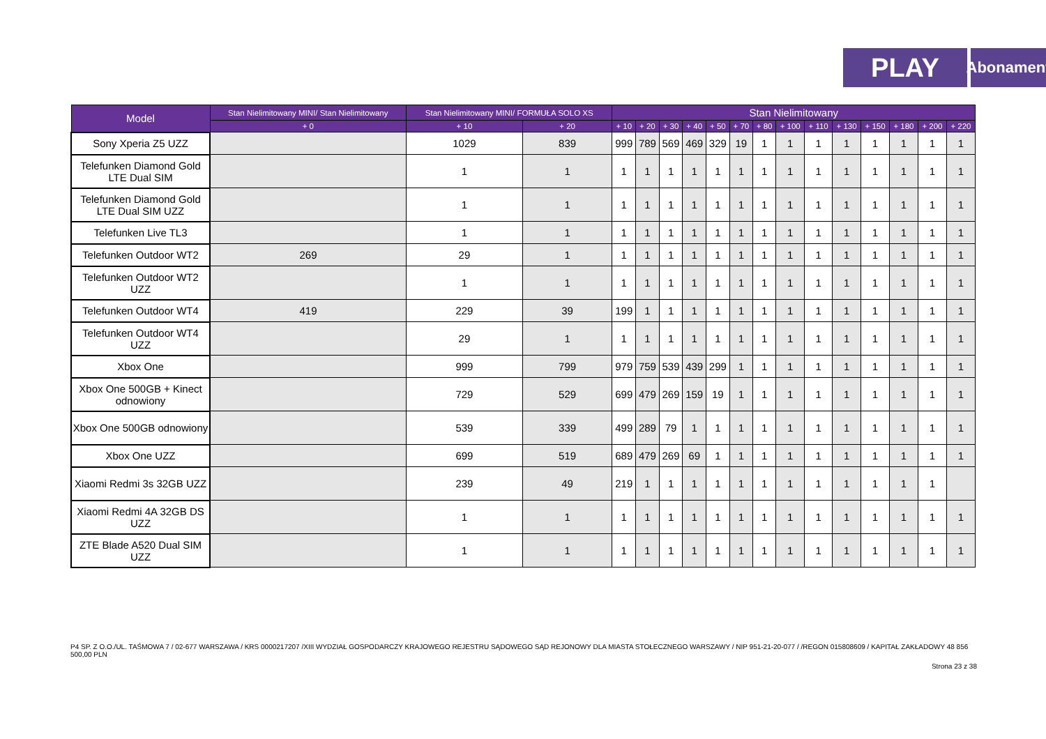PLAY
Abonament
| Model | Stan Nielimitowany MINI/ Stan Nielimitowany | Stan Nielimitowany MINI/ FORMUŁA SOLO XS | | Stan Nielimitowany | | | | | | | | | | | | | |
| --- | --- | --- | --- | --- | --- | --- | --- | --- | --- | --- | --- | --- | --- | --- | --- | --- | --- |
| | + 0 | + 10 | + 20 | + 10 | + 20 | + 30 | + 40 | + 50 | + 70 | + 80 | + 100 | + 110 | + 130 | + 150 | + 180 | + 200 | + 220 |
| Sony Xperia Z5 UZZ | | 1029 | 839 | 999 | 789 | 569 | 469 | 329 | 19 | 1 | 1 | 1 | 1 | 1 | 1 | 1 | 1 |
| Telefunken Diamond Gold LTE Dual SIM | | 1 | 1 | 1 | 1 | 1 | 1 | 1 | 1 | 1 | 1 | 1 | 1 | 1 | 1 | 1 | 1 |
| Telefunken Diamond Gold LTE Dual SIM UZZ | | 1 | 1 | 1 | 1 | 1 | 1 | 1 | 1 | 1 | 1 | 1 | 1 | 1 | 1 | 1 | 1 |
| Telefunken Live TL3 | | 1 | 1 | 1 | 1 | 1 | 1 | 1 | 1 | 1 | 1 | 1 | 1 | 1 | 1 | 1 | 1 |
| Telefunken Outdoor WT2 | 269 | 29 | 1 | 1 | 1 | 1 | 1 | 1 | 1 | 1 | 1 | 1 | 1 | 1 | 1 | 1 | 1 |
| Telefunken Outdoor WT2 UZZ | | 1 | 1 | 1 | 1 | 1 | 1 | 1 | 1 | 1 | 1 | 1 | 1 | 1 | 1 | 1 | 1 |
| Telefunken Outdoor WT4 | 419 | 229 | 39 | 199 | 1 | 1 | 1 | 1 | 1 | 1 | 1 | 1 | 1 | 1 | 1 | 1 | 1 |
| Telefunken Outdoor WT4 UZZ | | 29 | 1 | 1 | 1 | 1 | 1 | 1 | 1 | 1 | 1 | 1 | 1 | 1 | 1 | 1 | 1 |
| Xbox One | | 999 | 799 | 979 | 759 | 539 | 439 | 299 | 1 | 1 | 1 | 1 | 1 | 1 | 1 | 1 | 1 |
| Xbox One 500GB + Kinect odnowiony | | 729 | 529 | 699 | 479 | 269 | 159 | 19 | 1 | 1 | 1 | 1 | 1 | 1 | 1 | 1 | 1 |
| Xbox One 500GB odnowiony | | 539 | 339 | 499 | 289 | 79 | 1 | 1 | 1 | 1 | 1 | 1 | 1 | 1 | 1 | 1 | 1 |
| Xbox One UZZ | | 699 | 519 | 689 | 479 | 269 | 69 | 1 | 1 | 1 | 1 | 1 | 1 | 1 | 1 | 1 | 1 |
| Xiaomi Redmi 3s 32GB UZZ | | 239 | 49 | 219 | 1 | 1 | 1 | 1 | 1 | 1 | 1 | 1 | 1 | 1 | 1 | 1 | |
| Xiaomi Redmi 4A 32GB DS UZZ | | 1 | 1 | 1 | 1 | 1 | 1 | 1 | 1 | 1 | 1 | 1 | 1 | 1 | 1 | 1 | 1 |
| ZTE Blade A520 Dual SIM UZZ | | 1 | 1 | 1 | 1 | 1 | 1 | 1 | 1 | 1 | 1 | 1 | 1 | 1 | 1 | 1 | 1 |
P4 SP. Z O.O./UL. TAŚMOWA 7 / 02-677 WARSZAWA / KRS 0000217207 /XIII WYDZIAŁ GOSPODARCZY KRAJOWEGO REJESTRU SĄDOWEGO SĄD REJONOWY DLA MIASTA STOŁECZNEGO WARSZAWY / NIP 951-21-20-077 / /REGON 015808609 / KAPITAŁ ZAKŁADOWY 48 856 500,00 PLN
Strona 23 z 38